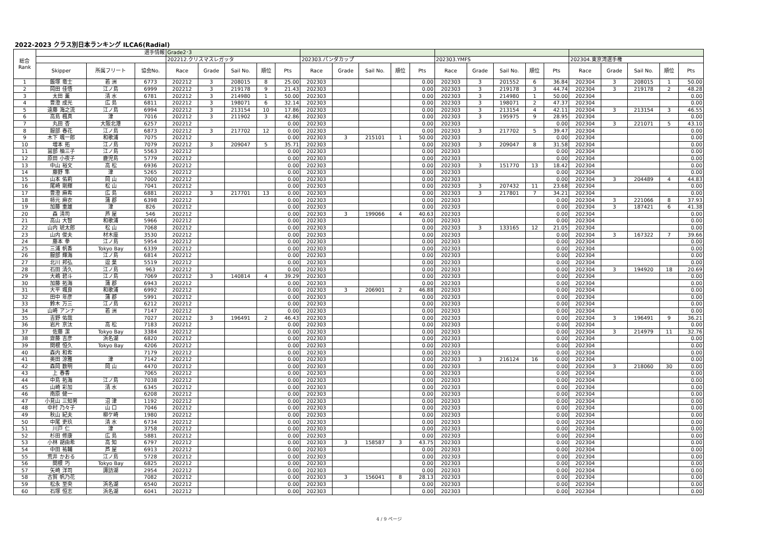2022-2023 クラス別日本ランキング ILCA6(Radial)
| 総合 Rank | 選手情報 | | | Grade2･3 | | | | | | | | | | | | | | | | | | | |
| --- | --- | --- | --- | --- | --- | --- | --- | --- | --- | --- | --- | --- | --- | --- | --- | --- | --- | --- | --- | --- | --- | --- | --- |
| | | | | 202212.クリスマスレガッタ | | | | | 202303.パンダカップ | | | | | 202303.YMFS | | | | | 202304.東京湾選手権 | | | | |
| | Skipper | 所属フリート | 協会No. | Race | Grade | Sail No. | 順位 | Pts | Race | Grade | Sail No. | 順位 | Pts | Race | Grade | Sail No. | 順位 | Pts | Race | Grade | Sail No. | 順位 | Pts |
| 1 | 飯塚 竜士 | 若 洲 | 6773 | 202212 | 3 | 208015 | 8 | 25.00 | 202303 | | | | 0.00 | 202303 | 3 | 201552 | 6 | 36.84 | 202304 | 3 | 208015 | 1 | 50.00 |
| 2 | 岡田 佳悟 | 江ノ島 | 6999 | 202212 | 3 | 219178 | 9 | 21.43 | 202303 | | | | 0.00 | 202303 | 3 | 219178 | 3 | 44.74 | 202304 | 3 | 219178 | 2 | 48.28 |
| 3 | 太田 薫 | 清 水 | 6781 | 202212 | 3 | 214980 | 1 | 50.00 | 202303 | | | | 0.00 | 202303 | 3 | 214980 | 1 | 50.00 | 202304 | | | | 0.00 |
| 4 | 豊澄 成光 | 広 島 | 6811 | 202212 | 3 | 198071 | 6 | 32.14 | 202303 | | | | 0.00 | 202303 | 3 | 198071 | 2 | 47.37 | 202304 | | | | 0.00 |
| 5 | 遠藤 海之流 | 江ノ島 | 6994 | 202212 | 3 | 213154 | 10 | 17.86 | 202303 | | | | 0.00 | 202303 | 3 | 213154 | 4 | 42.11 | 202304 | 3 | 213154 | 3 | 46.55 |
| 6 | 高島 楓真 | 津 | 7016 | 202212 | 3 | 211902 | 3 | 42.86 | 202303 | | | | 0.00 | 202303 | 3 | 195975 | 9 | 28.95 | 202304 | | | | 0.00 |
| 7 | 丸田 杏 | 大阪北港 | 6257 | 202212 | | | | 0.00 | 202303 | | | | 0.00 | 202303 | | | | 0.00 | 202304 | 3 | 221071 | 5 | 43.10 |
| 8 | 服部 春花 | 江ノ島 | 6873 | 202212 | 3 | 217702 | 12 | 0.00 | 202303 | | | | 0.00 | 202303 | 3 | 217702 | 5 | 39.47 | 202304 | | | | 0.00 |
| 9 | 木下 颯一郎 | 和歌浦 | 7075 | 202212 | | | | 0.00 | 202303 | 3 | 215101 | 1 | 50.00 | 202303 | | | | 0.00 | 202304 | | | | 0.00 |
| 10 | 増本 拓 | 江ノ島 | 7079 | 202212 | 3 | 209047 | 5 | 35.71 | 202303 | | | | 0.00 | 202303 | 3 | 209047 | 8 | 31.58 | 202304 | | | | 0.00 |
| 11 | 冨部 柚三子 | 江ノ島 | 5563 | 202212 | | | | 0.00 | 202303 | | | | 0.00 | 202303 | | | | 0.00 | 202304 | | | | 0.00 |
| 12 | 原田 小夜子 | 鹿児島 | 5779 | 202212 | | | | 0.00 | 202303 | | | | 0.00 | 202303 | | | | 0.00 | 202304 | | | | 0.00 |
| 13 | 中山 裕文 | 高 松 | 6936 | 202212 | | | | 0.00 | 202303 | | | | 0.00 | 202303 | 3 | 151770 | 13 | 18.42 | 202304 | | | | 0.00 |
| 14 | 藤野 隼 | 津 | 5265 | 202212 | | | | 0.00 | 202303 | | | | 0.00 | 202303 | | | | 0.00 | 202304 | | | | 0.00 |
| 15 | 山本 佑莉 | 岡 山 | 7000 | 202212 | | | | 0.00 | 202303 | | | | 0.00 | 202303 | | | | 0.00 | 202304 | 3 | 204489 | 4 | 44.83 |
| 16 | 尾崎 剛輝 | 松 山 | 7041 | 202212 | | | | 0.00 | 202303 | | | | 0.00 | 202303 | 3 | 207432 | 11 | 23.68 | 202304 | | | | 0.00 |
| 17 | 豊澄 麻希 | 広 島 | 6881 | 202212 | 3 | 217701 | 13 | 0.00 | 202303 | | | | 0.00 | 202303 | 3 | 217801 | 7 | 34.21 | 202304 | | | | 0.00 |
| 18 | 柿元 麻衣 | 蒲 郡 | 6398 | 202212 | | | | 0.00 | 202303 | | | | 0.00 | 202303 | | | | 0.00 | 202304 | 3 | 221066 | 8 | 37.93 |
| 19 | 加藤 重雄 | 津 | 826 | 202212 | | | | 0.00 | 202303 | | | | 0.00 | 202303 | | | | 0.00 | 202304 | 3 | 187421 | 6 | 41.38 |
| 20 | 森 清司 | 芦 屋 | 546 | 202212 | | | | 0.00 | 202303 | 3 | 199066 | 4 | 40.63 | 202303 | | | | 0.00 | 202304 | | | | 0.00 |
| 21 | 高山 大智 | 和歌浦 | 5966 | 202212 | | | | 0.00 | 202303 | | | | 0.00 | 202303 | | | | 0.00 | 202304 | | | | 0.00 |
| 22 | 山内 琥太郎 | 松 山 | 7068 | 202212 | | | | 0.00 | 202303 | | | | 0.00 | 202303 | 3 | 133165 | 12 | 21.05 | 202304 | | | | 0.00 |
| 23 | 山内 俊夫 | 材木座 | 3530 | 202212 | | | | 0.00 | 202303 | | | | 0.00 | 202303 | | | | 0.00 | 202304 | 3 | 167322 | 7 | 39.66 |
| 24 | 藤本 拳 | 江ノ島 | 5954 | 202212 | | | | 0.00 | 202303 | | | | 0.00 | 202303 | | | | 0.00 | 202304 | | | | 0.00 |
| 25 | 三浦 帆香 | Tokyo Bay | 6339 | 202212 | | | | 0.00 | 202303 | | | | 0.00 | 202303 | | | | 0.00 | 202304 | | | | 0.00 |
| 26 | 服部 輝海 | 江ノ島 | 6814 | 202212 | | | | 0.00 | 202303 | | | | 0.00 | 202303 | | | | 0.00 | 202304 | | | | 0.00 |
| 27 | 北川 邦弘 | 逗 葉 | 5519 | 202212 | | | | 0.00 | 202303 | | | | 0.00 | 202303 | | | | 0.00 | 202304 | | | | 0.00 |
| 28 | 石田 清久 | 江ノ島 | 963 | 202212 | | | | 0.00 | 202303 | | | | 0.00 | 202303 | | | | 0.00 | 202304 | 3 | 194920 | 18 | 20.69 |
| 29 | 大嶋 碧斗 | 江ノ島 | 7069 | 202212 | 3 | 140814 | 4 | 39.29 | 202303 | | | | 0.00 | 202303 | | | | 0.00 | 202304 | | | | 0.00 |
| 30 | 加藤 拓海 | 蒲 郡 | 6943 | 202212 | | | | 0.00 | 202303 | | | | 0.00 | 202303 | | | | 0.00 | 202304 | | | | 0.00 |
| 31 | 大平 颯良 | 和歌浦 | 6992 | 202212 | | | | 0.00 | 202303 | 3 | 206901 | 2 | 46.88 | 202303 | | | | 0.00 | 202304 | | | | 0.00 |
| 32 | 田中 年彦 | 蒲 郡 | 5991 | 202212 | | | | 0.00 | 202303 | | | | 0.00 | 202303 | | | | 0.00 | 202304 | | | | 0.00 |
| 33 | 鈴木 万三 | 江ノ島 | 6212 | 202212 | | | | 0.00 | 202303 | | | | 0.00 | 202303 | | | | 0.00 | 202304 | | | | 0.00 |
| 34 | 山崎 アンナ | 若 洲 | 7147 | 202212 | | | | 0.00 | 202303 | | | | 0.00 | 202303 | | | | 0.00 | 202304 | | | | 0.00 |
| 35 | 吉野 佑哉 | | 7027 | 202212 | 3 | 196491 | 2 | 46.43 | 202303 | | | | 0.00 | 202303 | | | | 0.00 | 202304 | 3 | 196491 | 9 | 36.21 |
| 36 | 岩片 京汰 | 高 松 | 7183 | 202212 | | | | 0.00 | 202303 | | | | 0.00 | 202303 | | | | 0.00 | 202304 | | | | 0.00 |
| 37 | 佐藤 潔 | Tokyo Bay | 3384 | 202212 | | | | 0.00 | 202303 | | | | 0.00 | 202303 | | | | 0.00 | 202304 | 3 | 214979 | 11 | 32.76 |
| 38 | 齋藤 吉彦 | 浜名湖 | 6820 | 202212 | | | | 0.00 | 202303 | | | | 0.00 | 202303 | | | | 0.00 | 202304 | | | | 0.00 |
| 39 | 関根 恒久 | Tokyo Bay | 4206 | 202212 | | | | 0.00 | 202303 | | | | 0.00 | 202303 | | | | 0.00 | 202304 | | | | 0.00 |
| 40 | 森内 和希 | | 7179 | 202212 | | | | 0.00 | 202303 | | | | 0.00 | 202303 | | | | 0.00 | 202304 | | | | 0.00 |
| 41 | 奥田 涼雅 | 津 | 7142 | 202212 | | | | 0.00 | 202303 | | | | 0.00 | 202303 | 3 | 216124 | 16 | 0.00 | 202304 | | | | 0.00 |
| 42 | 森岡 数明 | 岡 山 | 4470 | 202212 | | | | 0.00 | 202303 | | | | 0.00 | 202303 | | | | 0.00 | 202304 | 3 | 218060 | 30 | 0.00 |
| 43 | 上 春香 | | 7065 | 202212 | | | | 0.00 | 202303 | | | | 0.00 | 202303 | | | | 0.00 | 202304 | | | | 0.00 |
| 44 | 中島 拓海 | 江ノ島 | 7038 | 202212 | | | | 0.00 | 202303 | | | | 0.00 | 202303 | | | | 0.00 | 202304 | | | | 0.00 |
| 45 | 山崎 彩加 | 清 水 | 6345 | 202212 | | | | 0.00 | 202303 | | | | 0.00 | 202303 | | | | 0.00 | 202304 | | | | 0.00 |
| 46 | 南原 健一 | | 6208 | 202212 | | | | 0.00 | 202303 | | | | 0.00 | 202303 | | | | 0.00 | 202304 | | | | 0.00 |
| 47 | 小見山 三知男 | 沼 津 | 1192 | 202212 | | | | 0.00 | 202303 | | | | 0.00 | 202303 | | | | 0.00 | 202304 | | | | 0.00 |
| 48 | 中村 乃々子 | 山 口 | 7046 | 202212 | | | | 0.00 | 202303 | | | | 0.00 | 202303 | | | | 0.00 | 202304 | | | | 0.00 |
| 49 | 秋山 紀夫 | 柳ケ崎 | 1980 | 202212 | | | | 0.00 | 202303 | | | | 0.00 | 202303 | | | | 0.00 | 202304 | | | | 0.00 |
| 50 | 中尾 吏玖 | 清 水 | 6734 | 202212 | | | | 0.00 | 202303 | | | | 0.00 | 202303 | | | | 0.00 | 202304 | | | | 0.00 |
| 51 | 川戸 仁 | 津 | 3758 | 202212 | | | | 0.00 | 202303 | | | | 0.00 | 202303 | | | | 0.00 | 202304 | | | | 0.00 |
| 52 | 杉田 修康 | 広 島 | 5881 | 202212 | | | | 0.00 | 202303 | | | | 0.00 | 202303 | | | | 0.00 | 202304 | | | | 0.00 |
| 53 | 小林 胡由希 | 高 知 | 6797 | 202212 | | | | 0.00 | 202303 | 3 | 158587 | 3 | 43.75 | 202303 | | | | 0.00 | 202304 | | | | 0.00 |
| 54 | 中田 祐輔 | 芦 屋 | 6913 | 202212 | | | | 0.00 | 202303 | | | | 0.00 | 202303 | | | | 0.00 | 202304 | | | | 0.00 |
| 55 | 荒井 かおる | 江ノ島 | 5728 | 202212 | | | | 0.00 | 202303 | | | | 0.00 | 202303 | | | | 0.00 | 202304 | | | | 0.00 |
| 56 | 関根 巧 | Tokyo Bay | 6825 | 202212 | | | | 0.00 | 202303 | | | | 0.00 | 202303 | | | | 0.00 | 202304 | | | | 0.00 |
| 57 | 矢崎 洋司 | 諏訪湖 | 2954 | 202212 | | | | 0.00 | 202303 | | | | 0.00 | 202303 | | | | 0.00 | 202304 | | | | 0.00 |
| 58 | 古賀 帆乃花 | | 7082 | 202212 | | | | 0.00 | 202303 | 3 | 156041 | 8 | 28.13 | 202303 | | | | 0.00 | 202304 | | | | 0.00 |
| 59 | 松永 至央 | 浜名湖 | 6540 | 202212 | | | | 0.00 | 202303 | | | | 0.00 | 202303 | | | | 0.00 | 202304 | | | | 0.00 |
| 60 | 石塚 恒志 | 浜名湖 | 6041 | 202212 | | | | 0.00 | 202303 | | | | 0.00 | 202303 | | | | 0.00 | 202304 | | | | 0.00 |
4 / 9 ページ